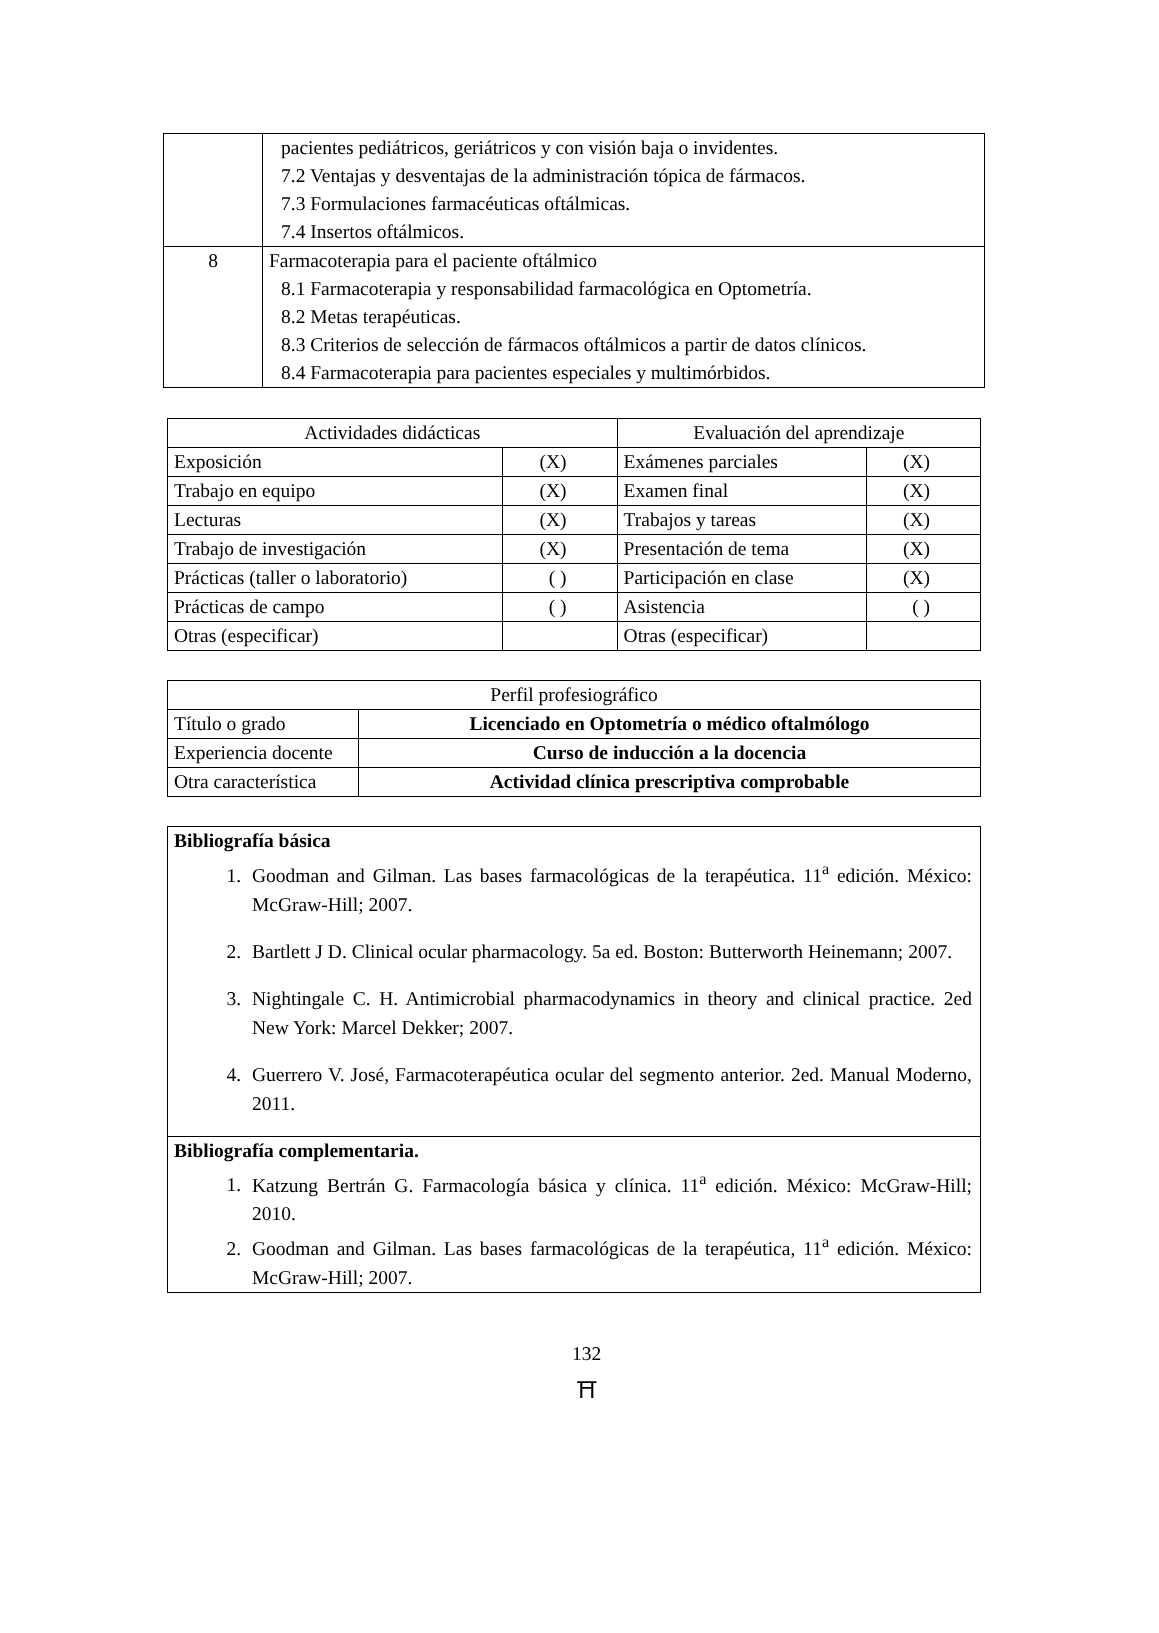| | pacientes pediátricos, geriátricos y con visión baja o invidentes. 7.2 Ventajas y desventajas de la administración tópica de fármacos. 7.3 Formulaciones farmacéuticas oftálmicas. 7.4 Insertos oftálmicos. |
| 8 | Farmacoterapia para el paciente oftálmico 8.1 Farmacoterapia y responsabilidad farmacológica en Optometría. 8.2 Metas terapéuticas. 8.3 Criterios de selección de fármacos oftálmicos a partir de datos clínicos. 8.4 Farmacoterapia para pacientes especiales y multimórbidos. |
| Actividades didácticas | | Evaluación del aprendizaje | |
| --- | --- | --- | --- |
| Exposición | (X) | Exámenes parciales | (X) |
| Trabajo en equipo | (X) | Examen final | (X) |
| Lecturas | (X) | Trabajos y tareas | (X) |
| Trabajo de investigación | (X) | Presentación de tema | (X) |
| Prácticas (taller o laboratorio) | ( ) | Participación en clase | (X) |
| Prácticas de campo | ( ) | Asistencia | ( ) |
| Otras (especificar) | | Otras (especificar) | |
| Perfil profesiográfico | |
| --- | --- |
| Título o grado | Licenciado en Optometría o médico oftalmólogo |
| Experiencia docente | Curso de inducción a la docencia |
| Otra característica | Actividad clínica prescriptiva comprobable |
| Bibliografía básica 1. Goodman and Gilman. Las bases farmacológicas de la terapéutica. 11<sup>a</sup> edición. México: McGraw-Hill; 2007. 2. Bartlett J D. Clinical ocular pharmacology. 5a ed. Boston: Butterworth Heinemann; 2007. 3. Nightingale C. H. Antimicrobial pharmacodynamics in theory and clinical practice. 2ed New York: Marcel Dekker; 2007. 4. Guerrero V. José, Farmacoterapéutica ocular del segmento anterior. 2ed. Manual Moderno, 2011. |
| Bibliografía complementaria. 1. Katzung Bertrán G. Farmacología básica y clínica. 11<sup>a</sup> edición. México: McGraw-Hill; 2010. 2. Goodman and Gilman. Las bases farmacológicas de la terapéutica, 11<sup>a</sup> edición. México: McGraw-Hill; 2007. |
132
⛩